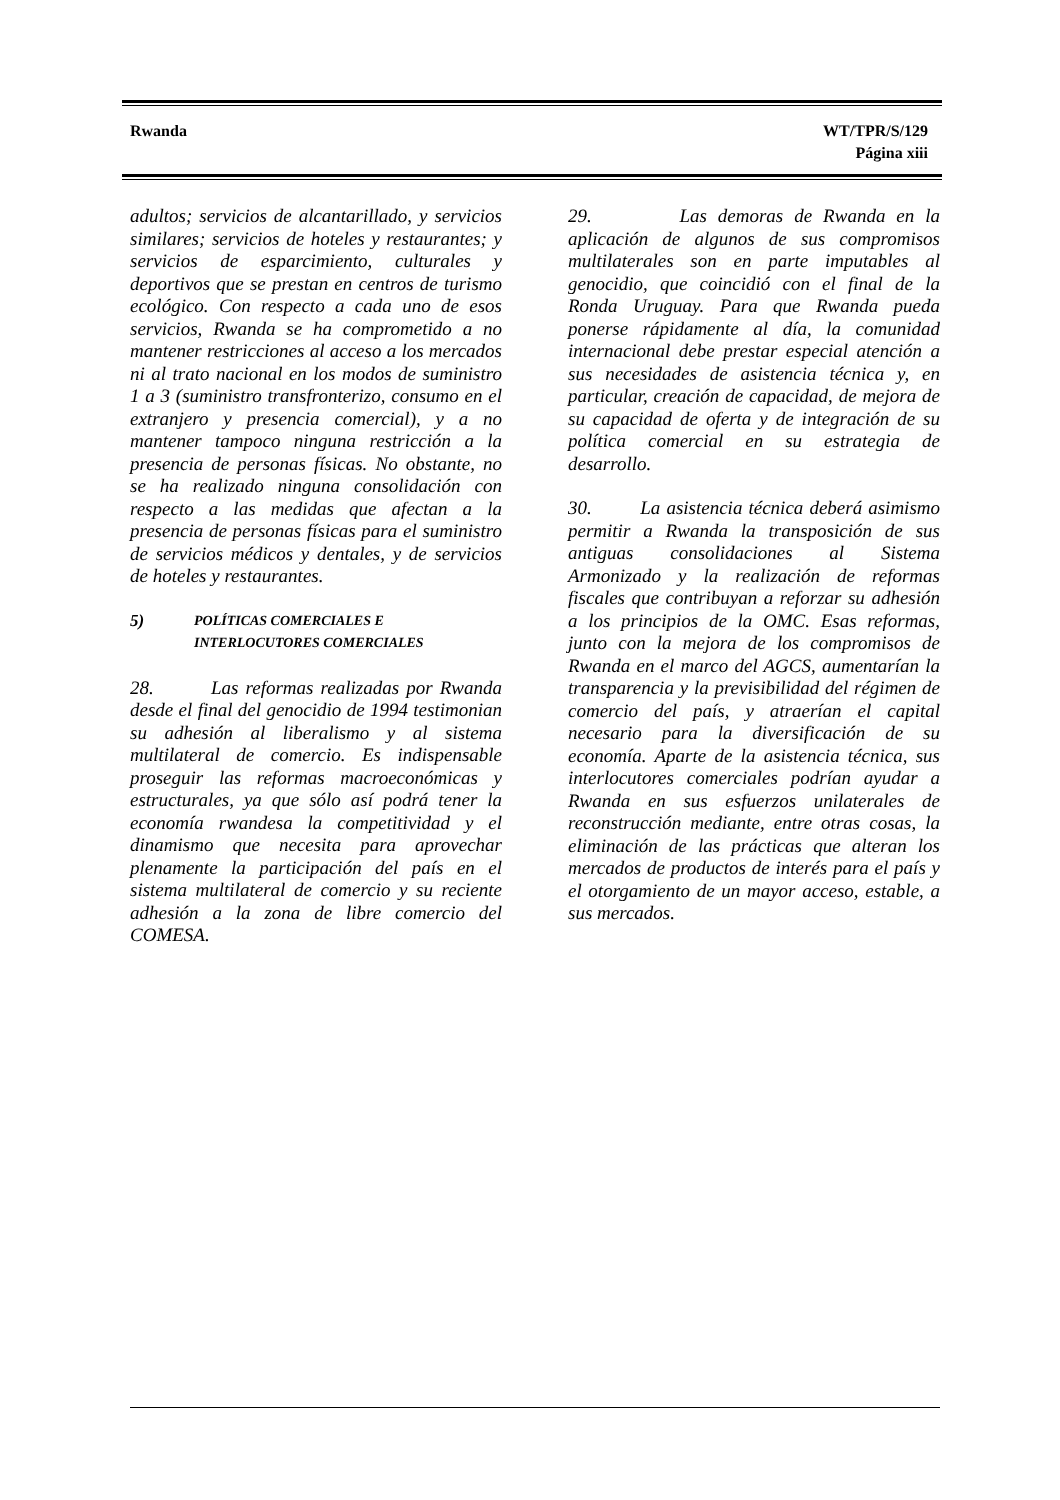Rwanda WT/TPR/S/129
Página xiii
adultos; servicios de alcantarillado, y servicios similares; servicios de hoteles y restaurantes; y servicios de esparcimiento, culturales y deportivos que se prestan en centros de turismo ecológico. Con respecto a cada uno de esos servicios, Rwanda se ha comprometido a no mantener restricciones al acceso a los mercados ni al trato nacional en los modos de suministro 1 a 3 (suministro transfronterizo, consumo en el extranjero y presencia comercial), y a no mantener tampoco ninguna restricción a la presencia de personas físicas. No obstante, no se ha realizado ninguna consolidación con respecto a las medidas que afectan a la presencia de personas físicas para el suministro de servicios médicos y dentales, y de servicios de hoteles y restaurantes.
5) POLÍTICAS COMERCIALES E
INTERLOCUTORES COMERCIALES
28. Las reformas realizadas por Rwanda desde el final del genocidio de 1994 testimonian su adhesión al liberalismo y al sistema multilateral de comercio. Es indispensable proseguir las reformas macroeconómicas y estructurales, ya que sólo así podrá tener la economía rwandesa la competitividad y el dinamismo que necesita para aprovechar plenamente la participación del país en el sistema multilateral de comercio y su reciente adhesión a la zona de libre comercio del COMESA.
29. Las demoras de Rwanda en la aplicación de algunos de sus compromisos multilaterales son en parte imputables al genocidio, que coincidió con el final de la Ronda Uruguay. Para que Rwanda pueda ponerse rápidamente al día, la comunidad internacional debe prestar especial atención a sus necesidades de asistencia técnica y, en particular, creación de capacidad, de mejora de su capacidad de oferta y de integración de su política comercial en su estrategia de desarrollo.
30. La asistencia técnica deberá asimismo permitir a Rwanda la transposición de sus antiguas consolidaciones al Sistema Armonizado y la realización de reformas fiscales que contribuyan a reforzar su adhesión a los principios de la OMC. Esas reformas, junto con la mejora de los compromisos de Rwanda en el marco del AGCS, aumentarían la transparencia y la previsibilidad del régimen de comercio del país, y atraerían el capital necesario para la diversificación de su economía. Aparte de la asistencia técnica, sus interlocutores comerciales podrían ayudar a Rwanda en sus esfuerzos unilaterales de reconstrucción mediante, entre otras cosas, la eliminación de las prácticas que alteran los mercados de productos de interés para el país y el otorgamiento de un mayor acceso, estable, a sus mercados.